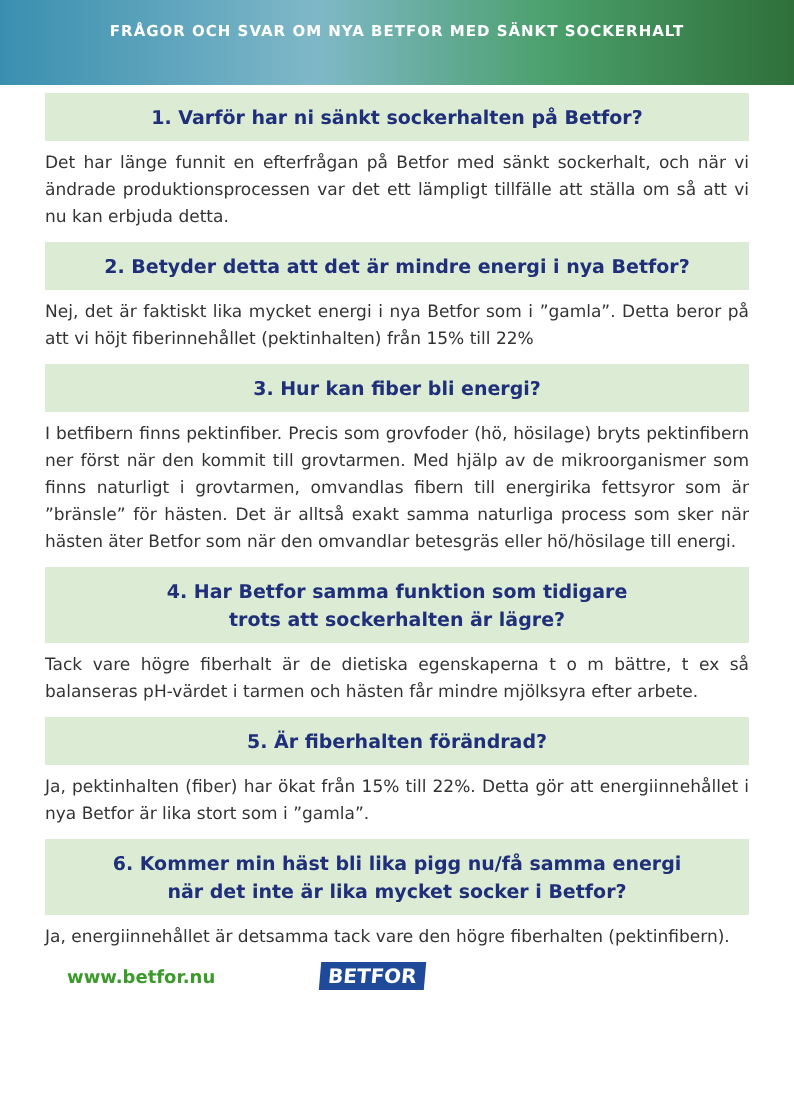FRÅGOR OCH SVAR OM NYA BETFOR MED SÄNKT SOCKERHALT
1. Varför har ni sänkt sockerhalten på Betfor?
Det har länge funnit en efterfrågan på Betfor med sänkt sockerhalt, och när vi ändrade produktionsprocessen var det ett lämpligt tillfälle att ställa om så att vi nu kan erbjuda detta.
2. Betyder detta att det är mindre energi i nya Betfor?
Nej, det är faktiskt lika mycket energi i nya Betfor som i ”gamla”. Detta beror på att vi höjt fiberinnehållet (pektinhalten) från 15% till 22%
3. Hur kan fiber bli energi?
I betfibern finns pektinfiber. Precis som grovfoder (hö, hösilage) bryts pektinfibern ner först när den kommit till grovtarmen. Med hjälp av de mikroorganismer som finns naturligt i grovtarmen, omvandlas fibern till energirika fettsyror som är ”bränsle” för hästen. Det är alltså exakt samma naturliga process som sker när hästen äter Betfor som när den omvandlar betesgräs eller hö/hösilage till energi.
4. Har Betfor samma funktion som tidigare
trots att sockerhalten är lägre?
Tack vare högre fiberhalt är de dietiska egenskaperna t o m bättre, t ex så balanseras pH-värdet i tarmen och hästen får mindre mjölksyra efter arbete.
5. Är fiberhalten förändrad?
Ja, pektinhalten (fiber) har ökat från 15% till 22%. Detta gör att energiinnehållet i nya Betfor är lika stort som i ”gamla”.
6. Kommer min häst bli lika pigg nu/få samma energi
när det inte är lika mycket socker i Betfor?
Ja, energiinnehållet är detsamma tack vare den högre fiberhalten (pektinfibern).
www.betfor.nu BETFOR